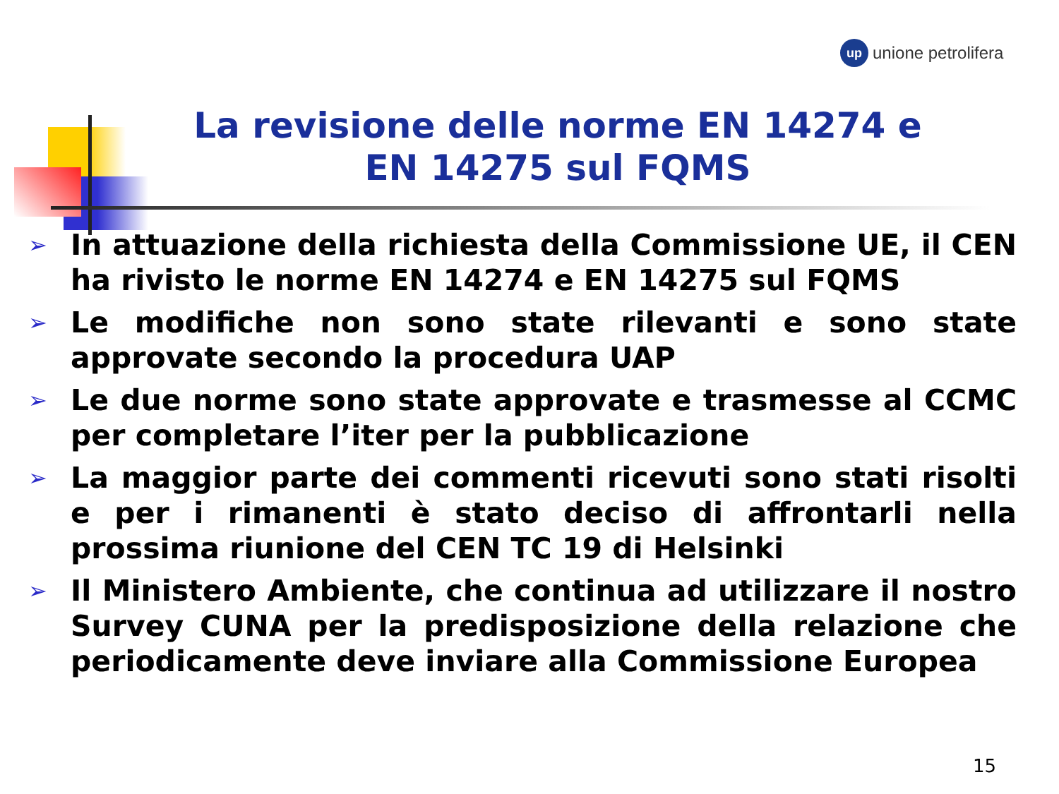up
unione petrolifera
La revisione delle norme EN 14274 e
EN 14275 sul FQMS
➢ In attuazione della richiesta della Commissione UE, il CEN ha rivisto le norme EN 14274 e EN 14275 sul FQMS
➢ Le modifiche non sono state rilevanti e sono state approvate secondo la procedura UAP
➢ Le due norme sono state approvate e trasmesse al CCMC per completare l’iter per la pubblicazione
➢ La maggior parte dei commenti ricevuti sono stati risolti e per i rimanenti è stato deciso di affrontarli nella prossima riunione del CEN TC 19 di Helsinki
➢ Il Ministero Ambiente, che continua ad utilizzare il nostro Survey CUNA per la predisposizione della relazione che periodicamente deve inviare alla Commissione Europea
15